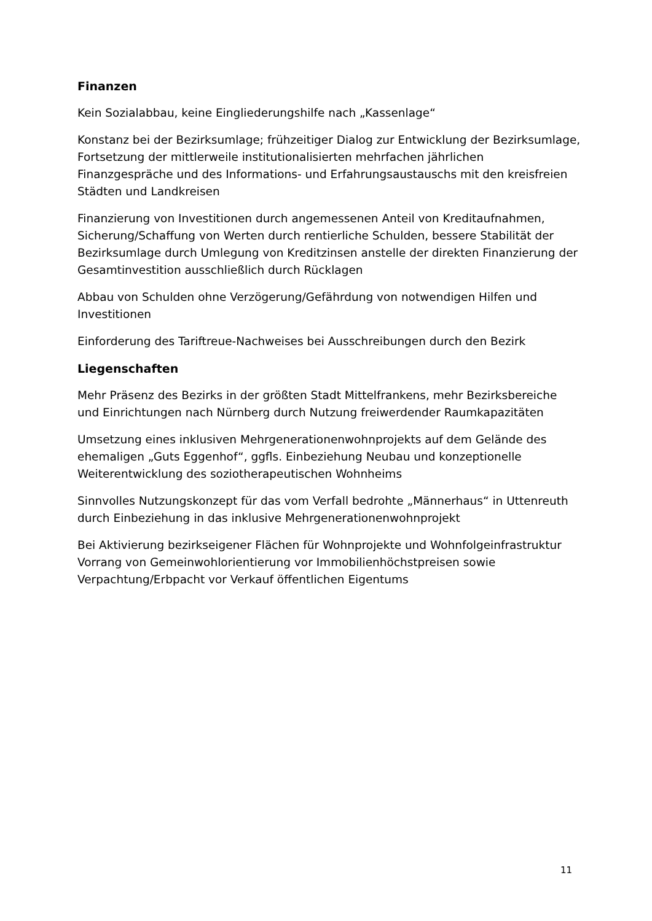Finanzen
Kein Sozialabbau, keine Eingliederungshilfe nach „Kassenlage“
Konstanz bei der Bezirksumlage; frühzeitiger Dialog zur Entwicklung der Bezirksumlage, Fortsetzung der mittlerweile institutionalisierten mehrfachen jährlichen Finanzgespräche und des Informations- und Erfahrungsaustauschs mit den kreisfreien Städten und Landkreisen
Finanzierung von Investitionen durch angemessenen Anteil von Kreditaufnahmen, Sicherung/Schaffung von Werten durch rentierliche Schulden, bessere Stabilität der Bezirksumlage durch Umlegung von Kreditzinsen anstelle der direkten Finanzierung der Gesamtinvestition ausschließlich durch Rücklagen
Abbau von Schulden ohne Verzögerung/Gefährdung von notwendigen Hilfen und Investitionen
Einforderung des Tariftreue-Nachweises bei Ausschreibungen durch den Bezirk
Liegenschaften
Mehr Präsenz des Bezirks in der größten Stadt Mittelfrankens, mehr Bezirksbereiche und Einrichtungen nach Nürnberg durch Nutzung freiwerdender Raumkapazitäten
Umsetzung eines inklusiven Mehrgenerationenwohnprojekts auf dem Gelände des ehemaligen „Guts Eggenhof“, ggfls. Einbeziehung Neubau und konzeptionelle Weiterentwicklung des soziotherapeutischen Wohnheims
Sinnvolles Nutzungskonzept für das vom Verfall bedrohte „Männerhaus“ in Uttenreuth durch Einbeziehung in das inklusive Mehrgenerationenwohnprojekt
Bei Aktivierung bezirkseigener Flächen für Wohnprojekte und Wohnfolgeinfrastruktur Vorrang von Gemeinwohlorientierung vor Immobilienhöchstpreisen sowie Verpachtung/Erbpacht vor Verkauf öffentlichen Eigentums
11